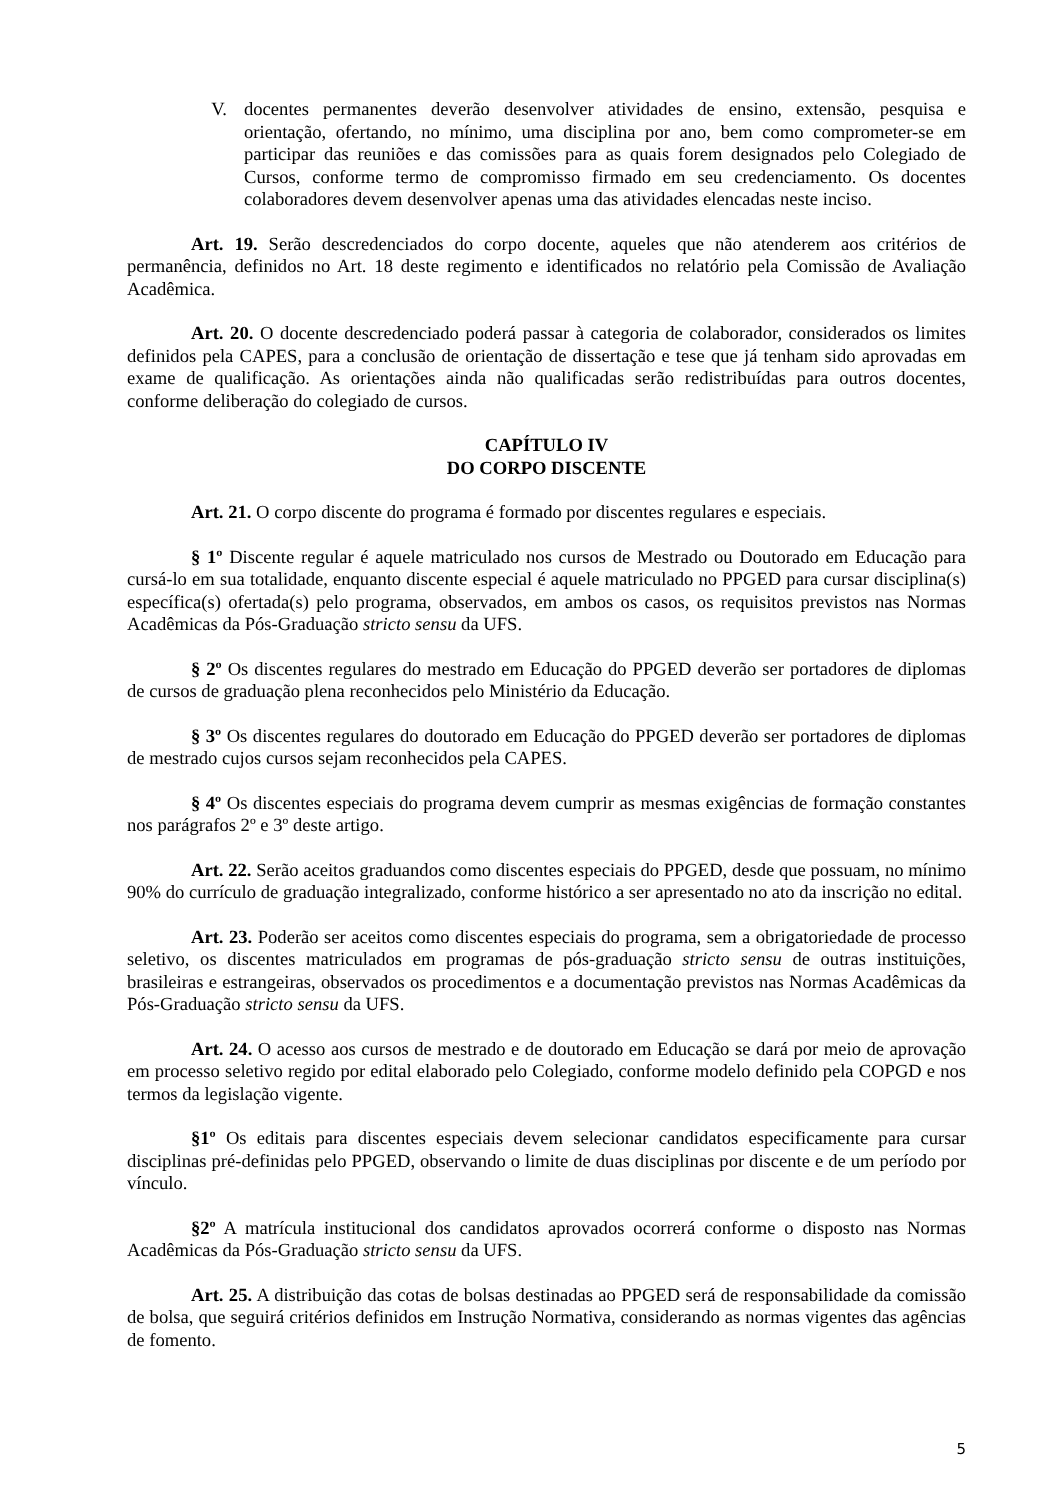V. docentes permanentes deverão desenvolver atividades de ensino, extensão, pesquisa e orientação, ofertando, no mínimo, uma disciplina por ano, bem como comprometer-se em participar das reuniões e das comissões para as quais forem designados pelo Colegiado de Cursos, conforme termo de compromisso firmado em seu credenciamento. Os docentes colaboradores devem desenvolver apenas uma das atividades elencadas neste inciso.
Art. 19. Serão descredenciados do corpo docente, aqueles que não atenderem aos critérios de permanência, definidos no Art. 18 deste regimento e identificados no relatório pela Comissão de Avaliação Acadêmica.
Art. 20. O docente descredenciado poderá passar à categoria de colaborador, considerados os limites definidos pela CAPES, para a conclusão de orientação de dissertação e tese que já tenham sido aprovadas em exame de qualificação. As orientações ainda não qualificadas serão redistribuídas para outros docentes, conforme deliberação do colegiado de cursos.
CAPÍTULO IV
DO CORPO DISCENTE
Art. 21. O corpo discente do programa é formado por discentes regulares e especiais.
§ 1º Discente regular é aquele matriculado nos cursos de Mestrado ou Doutorado em Educação para cursá-lo em sua totalidade, enquanto discente especial é aquele matriculado no PPGED para cursar disciplina(s) específica(s) ofertada(s) pelo programa, observados, em ambos os casos, os requisitos previstos nas Normas Acadêmicas da Pós-Graduação stricto sensu da UFS.
§ 2º Os discentes regulares do mestrado em Educação do PPGED deverão ser portadores de diplomas de cursos de graduação plena reconhecidos pelo Ministério da Educação.
§ 3º Os discentes regulares do doutorado em Educação do PPGED deverão ser portadores de diplomas de mestrado cujos cursos sejam reconhecidos pela CAPES.
§ 4º Os discentes especiais do programa devem cumprir as mesmas exigências de formação constantes nos parágrafos 2º e 3º deste artigo.
Art. 22. Serão aceitos graduandos como discentes especiais do PPGED, desde que possuam, no mínimo 90% do currículo de graduação integralizado, conforme histórico a ser apresentado no ato da inscrição no edital.
Art. 23. Poderão ser aceitos como discentes especiais do programa, sem a obrigatoriedade de processo seletivo, os discentes matriculados em programas de pós-graduação stricto sensu de outras instituições, brasileiras e estrangeiras, observados os procedimentos e a documentação previstos nas Normas Acadêmicas da Pós-Graduação stricto sensu da UFS.
Art. 24. O acesso aos cursos de mestrado e de doutorado em Educação se dará por meio de aprovação em processo seletivo regido por edital elaborado pelo Colegiado, conforme modelo definido pela COPGD e nos termos da legislação vigente.
§1º Os editais para discentes especiais devem selecionar candidatos especificamente para cursar disciplinas pré-definidas pelo PPGED, observando o limite de duas disciplinas por discente e de um período por vínculo.
§2º A matrícula institucional dos candidatos aprovados ocorrerá conforme o disposto nas Normas Acadêmicas da Pós-Graduação stricto sensu da UFS.
Art. 25. A distribuição das cotas de bolsas destinadas ao PPGED será de responsabilidade da comissão de bolsa, que seguirá critérios definidos em Instrução Normativa, considerando as normas vigentes das agências de fomento.
5